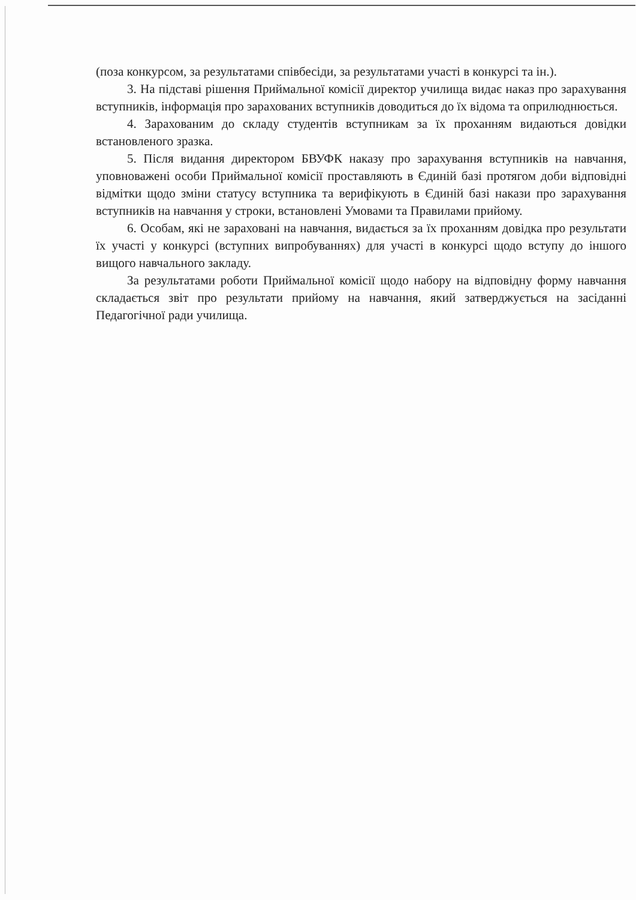(поза конкурсом, за результатами співбесіди, за результатами участі в конкурсі та ін.).
3. На підставі рішення Приймальної комісії директор училища видає наказ про зарахування вступників, інформація про зарахованих вступників доводиться до їх відома та оприлюднюється.
4. Зарахованим до складу студентів вступникам за їх проханням видаються довідки встановленого зразка.
5. Після видання директором БВУФК наказу про зарахування вступників на навчання, уповноважені особи Приймальної комісії проставляють в Єдиній базі протягом доби відповідні відмітки щодо зміни статусу вступника та верифікують в Єдиній базі накази про зарахування вступників на навчання у строки, встановлені Умовами та Правилами прийому.
6. Особам, які не зараховані на навчання, видається за їх проханням довідка про результати їх участі у конкурсі (вступних випробуваннях) для участі в конкурсі щодо вступу до іншого вищого навчального закладу.
За результатами роботи Приймальної комісії щодо набору на відповідну форму навчання складається звіт про результати прийому на навчання, який затверджується на засіданні Педагогічної ради училища.